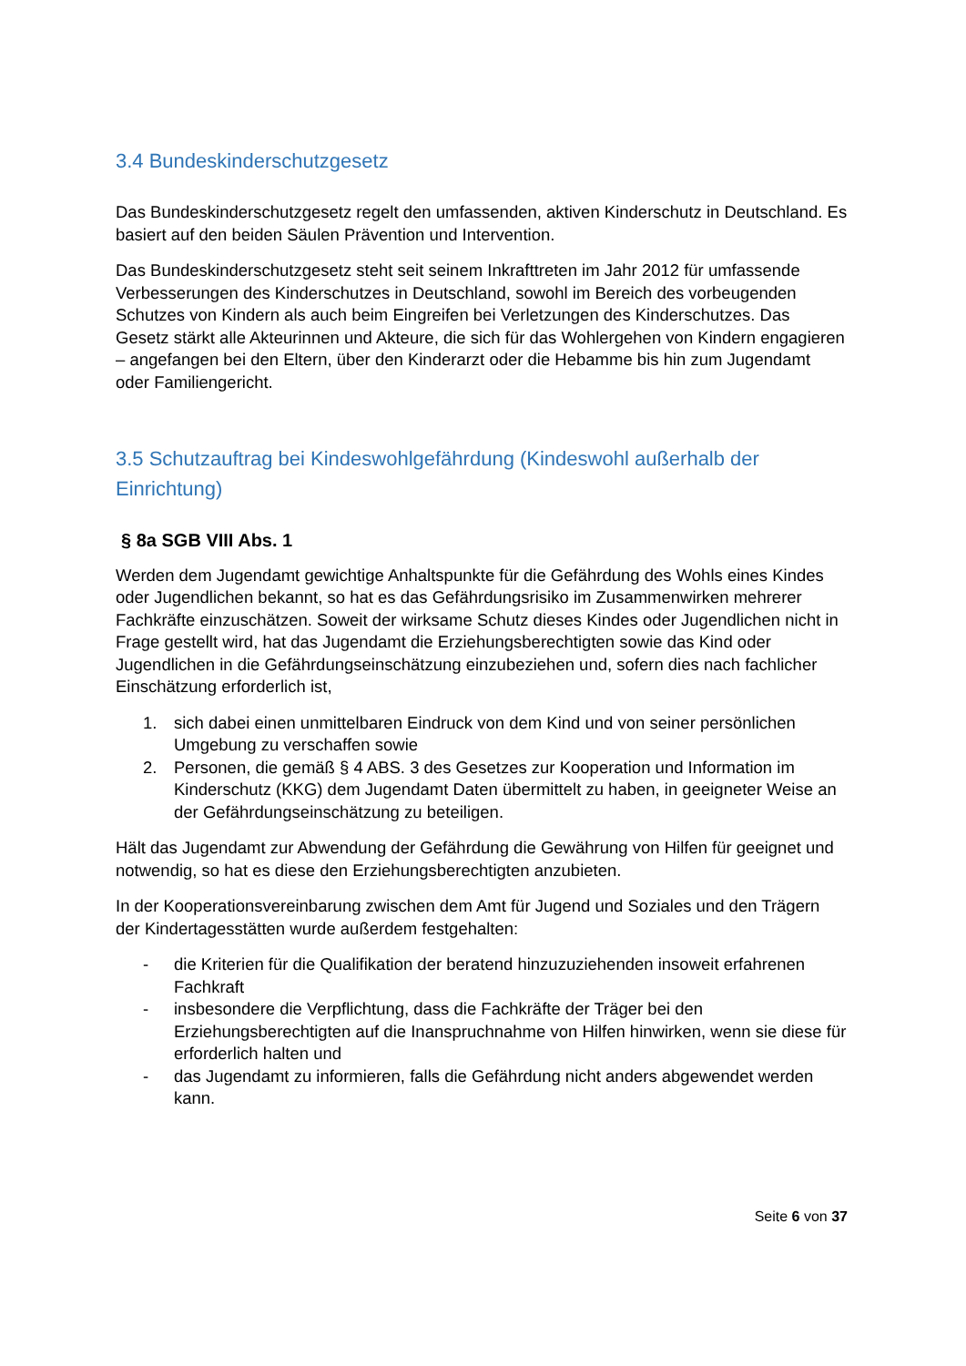3.4 Bundeskinderschutzgesetz
Das Bundeskinderschutzgesetz regelt den umfassenden, aktiven Kinderschutz in Deutschland. Es basiert auf den beiden Säulen Prävention und Intervention.
Das Bundeskinderschutzgesetz steht seit seinem Inkrafttreten im Jahr 2012 für umfassende Verbesserungen des Kinderschutzes in Deutschland, sowohl im Bereich des vorbeugenden Schutzes von Kindern als auch beim Eingreifen bei Verletzungen des Kinderschutzes. Das Gesetz stärkt alle Akteurinnen und Akteure, die sich für das Wohlergehen von Kindern engagieren – angefangen bei den Eltern, über den Kinderarzt oder die Hebamme bis hin zum Jugendamt oder Familiengericht.
3.5 Schutzauftrag bei Kindeswohlgefährdung (Kindeswohl außerhalb der Einrichtung)
§ 8a SGB VIII Abs. 1
Werden dem Jugendamt gewichtige Anhaltspunkte für die Gefährdung des Wohls eines Kindes oder Jugendlichen bekannt, so hat es das Gefährdungsrisiko im Zusammenwirken mehrerer Fachkräfte einzuschätzen. Soweit der wirksame Schutz dieses Kindes oder Jugendlichen nicht in Frage gestellt wird, hat das Jugendamt die Erziehungsberechtigten sowie das Kind oder Jugendlichen in die Gefährdungseinschätzung einzubeziehen und, sofern dies nach fachlicher Einschätzung erforderlich ist,
1. sich dabei einen unmittelbaren Eindruck von dem Kind und von seiner persönlichen Umgebung zu verschaffen sowie
2. Personen, die gemäß § 4 ABS. 3 des Gesetzes zur Kooperation und Information im Kinderschutz (KKG) dem Jugendamt Daten übermittelt zu haben, in geeigneter Weise an der Gefährdungseinschätzung zu beteiligen.
Hält das Jugendamt zur Abwendung der Gefährdung die Gewährung von Hilfen für geeignet und notwendig, so hat es diese den Erziehungsberechtigten anzubieten.
In der Kooperationsvereinbarung zwischen dem Amt für Jugend und Soziales und den Trägern der Kindertagesstätten wurde außerdem festgehalten:
- die Kriterien für die Qualifikation der beratend hinzuzuziehenden insoweit erfahrenen Fachkraft
- insbesondere die Verpflichtung, dass die Fachkräfte der Träger bei den Erziehungsberechtigten auf die Inanspruchnahme von Hilfen hinwirken, wenn sie diese für erforderlich halten und
- das Jugendamt zu informieren, falls die Gefährdung nicht anders abgewendet werden kann.
Seite 6 von 37